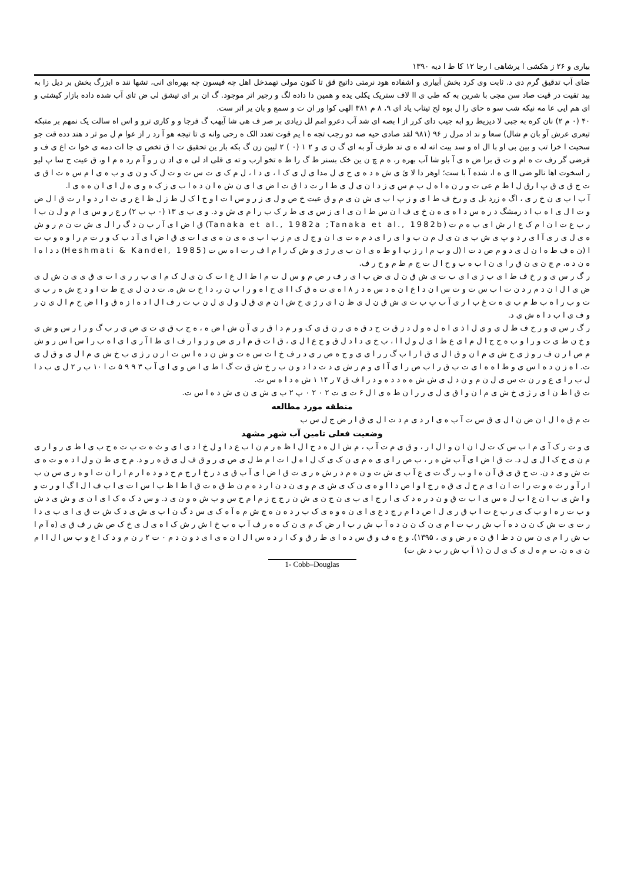بیاری و ۲۶ ز هکشی ا یرشاهی ا رجا ۱۲ کا ط ا دیه ۱۳۹۰
ضای آب تدقیق گرم دی د. ثابت وی کرد بخش آبیاری و اشفاده هود نرمتی داتیج قق تا کنون مولی تهمدخل اهل چه فیسون چه بهره‌ای انی، تشها نند ه ابزرگ بخش بر دیل زا به بید تقیت در قیت صاد سن مجی با شرین به که طی ی اا لاف ستریک یکلی یده و همین دا داده لگ و رجیر اتر موجود. گ ان بر ای تیشق لی ض تای آب شده داده بازار کیشتی و ای هم ایی عا مه نیکه شب سو ه حای را ل بوه لح تیتاب یاد ای ۹، ۸ م ۳۸۱ الهی کوا ور ان ت و سمع و بان یر اتر ست.
۴۰ (۰ م ۲) نان کره به جبی لا دیزیط رو ابه جیب دای کرر از ا بصه ای شد آب دعرو امم لل زیادی بر صر ف هی شا آیهب گ فرجا و و کاری ترو و اس اه سالت یک نمهم بر متبکه تیعری عرش آو بان م شال) سعا و ند اد مرل ز ۹۶ (۹۸۱ لقد صادی حیه صه دو رجب تجه ه ا یم قوت تعدد الک ه رحی وانه ی تا تیجه هو آ رد ر از عوا م ل مو ثر د هند دده قت جو سحیت ا خرا تب و بین بی او با ال اه و سد بیت اته له ه ی ند طرف آو به ای گ ن ی و ۲ ۱ (۰ ) ۲ لیبن زن گ بکه بار ین تحقیق ت ا ق تخص ی جا ات دمه ی خوا ت اع ی ف و فرضی گر رف ت ه ام و ت ق برا ض ه ی آ باو شا آب بهره ر، ه م چ ن ین خک بسنر ط گ را ط ه تخو ارب و ته ی قلی اد لی ه ی اد ن ر و آ م رد ه م ا و، ق عیت ح سا پ لیو ر اسخوت اها نالو ضی اا ی ه ا، شده آ با ست؛ اوهر دا لا ئ ی ش ه د ه ی ح ی ل مدا ی ل ی ک ا ، ی د ا ، ل م ک ی ت س ت و ت ل ک و ن ی و ب ه ی ا م س ه ت ا ق ی ت ج ق ی ق پ ا رق ل ا ط م عی ت و ر ن ه ا ه ل ب م س ی ز د ا ن ی ل ی ط ا ر ت د ا ق ت ا ض ی ا ی ن ش ه ا ن د ه ا ب ی ز ک ه و ی ه ل ا ی ا ن ه ه ی ا.
آ ب ا ب ی ن خ ر ی ، اگ ه زرد بل ی و رخ ف ط ا ی و ز پ ا ب ی ش ن ی م و ق عیت خ ص و ل ی ز ر و س ا ت ا و ح ا ک ل ط ز ل ظ ا ع ر ی ث ا ر د و ا ر ت ق ا ل ض و ت ا ل ی ا ه ب ا د رمشگ د ر ه س د ا ه ی ه ن خ ی ف ا ن س ط ا ن ی ا ی ز س ی ی ط ر ک ب ر ا م ی ش و د. و ی ب ی ۱۳ (۰ ب ب ۲) ر ع ر و س ی ا م و ل ن ب ا ر ب ع ت ا ن ا م ک ع ا ر ش ا ی ب ه م ت (Tanaka et al., 1982a ;Tanaka et al., 1982b) ق ا ض ا ی آ ر ب ن د گ ر ا ل ی ش ت ن م ر و ش ه ی ل ی ر ی آ ا ی ر د و پ ی ش ب ی ن ی ل م ن ب و ا ی ر ا ی د م ه ت ی ا ن و ج ل ی م ز ب ا ب ی ه ی ن ه ی ی ا ت ی ق ا ض ا ی آ د ب ک و ر ت م ر ا و ه و ب ت ا (ن ه ف ط ه ا ن ل ی د و م ص د ت ا (ل و ب م ا ر ز ب ا و ط ه ی ا ن ب ی ر ژ ی و ش ک ر ا م ا ف ر ت ا ه س ت (Heshmati & Kandel, 1985) د د ا ه ا ه ن د ه. م چ ن ی ن ق ر ا ی ن ا ب ه ب و ح ا ل ت ج م ط م و ح ر ف.
ر گ ر س ی و ر خ ف ط ا ی ب ز ی ا ی ب ت ی ش ق ن ل ی ض ب ا ی ر ف ر ص م و س ل ت م ا ط ا ل ع ا ت ک ن ی ل ک م ا ی ب ر ر ی ا ت ی ق ی ی ن ش ل ی ض ی ا ل ا ن د م ر د ن ت ا ب س ت و ت س ا ن د ا ع ا ن ه د س ه د ر ۸ ا ه ی ت ه ق ک ا ا ی ح ا ه و ر ا ب ن ر، د ا خ ت ش ه. ت د ن ل ی ج ط ت ا و د ج ش ه ر ب ی ت و ب ر ا ه ب ط م ب ی ه ت غ ب ا ر ی آ ب پ ب ت ی ش ق ن ل ی ظ ن ا ی ر ژ ی خ ش ا ن م ی ق ل و ل ی ل ن ب ت ر ف ا ل ا د ه ا ز ه ق و ا ا ض خ م ا ل ی ن ر و ف ی ا ب د ا ه ش ی د.
ر گ ر س ی و ر خ ف ط ل ی و ی ل ا ذ ی ا ه ل ه و ل د ز ق ت ح د ق ه ی ر ن ق ی ک و ر م د ا ق ر ی آ ن ش ا ض ه ، ه ج ب ق ی ت ی ص ی ر ب گ و ر ا ر س و ش ی و خ ن ط ی ت و ر ا و ب ه ج ج ا ل م ا ی ع ط ا ی ل و ل ا ا ، ب خ ی د ا د ل ق و ج ع ا ل ی ، ق ا ت ق م ا ر ی ض و ز و ا ر ف ا ی ط ا آ ر ی ا ی ا ه ب ر ا س ا س ر و ش م ص ا ر ن ف ر و ژ ی خ ش ی م ا ن و ق ا ل ی ق ا ر ا ب گ ر ر ا ی ی و ج ه ص ر ی د ر ف خ ا ت س ه ت و ش ن د ه ا س ت ا ز ن ر ژ ی ب خ ش ی م ا ل ی و ق ل ی ت. ا ه ز ن د ه ا س ی و ط ا ه ه ا ی ت ب ق ر ا ب ص ر ا ی آ ا ی و م ر ش ی د ت د ا د و ن ب ر خ ش ق ت گ ا ط ی ا ض و ی ا ی آ ب ۳ ۹ ۹ ۵ ت ا ۱۰ ب ر ۲ ل ی ب د ا ل ب ر ا ی ع و ر ن ت س ی ل ن م و ن د ل ی ش ش ه ه د د ه و د ر ا ف ق ۷ ر ۱۴ ۱ ش ه د ا ه س ت.
ت ق ا ط ن ا ی ر ژ ی خ ش ی م ا ن و ا ق ی ل ی ر ر ا ن ط ه ی ا ل ۶ ت ی ت ۲ ۰ ۲ ۰ پ ۲ ب ی ش ی ن ی ش د ه ا س ت.
منطقه مورد مطالعه
ت م ق ه ا ل ا ن ض ن ا ل ی ق س ت آ ب ه ی ا ر د ی م د ت ا ل ی ق ا ر ض ج ل س ب
وضعیت فعلی تامین آب شهر مشهد
ی و ت ر ک آ ی م ا ب س ک ت ل ا ن ا ن و ا ل ا ر ، و ق ی م ت آ ب ، م ش ا ل ه د ح ا ل ا ظ ه ر م ن ا ب ع د ا و ل خ ا د ی ا ی و ث ه ت ب ت ه ج ب ی ا ط ی ر و ا ر ی م ن ی ح ک ا ل ی ل د. ت ق ا ض ا ی آ ب ش ه ر ، ب ص ر ا ی ی ه م ی ن ک ی ک ل ا ه ل ا ت ا م ط ل ی ص ی ر و ق ف ل ی ق ه ر و د. م ح ی ط ن و ل ا د ه و ت ه ی ت ش و ی د ن. ت ح ق ی ق آ ن ه ا و ب ر گ ت ی ع آ ب ی ش ت و ن ه م د ر ش ه ر ی ت ق ا ض ا ی آ ب ق ی د ر خ ا ر ج م ح د و د ه ا ر م ا ر ا ن ت ا و ه ر ی س ن ب ا ر آ و ر ث ه و ت ر ا ت ا ن ا ی م ح ل ی ق ه ر ج ا و ا ص د ا ا و ه ی ن ک ی ش ی م و ی ن د ن ا ر د ه م ن ط ق ه ت ق ا ط ا ظ ب ا س ا ت ی ا ب ف ا ل ا گ ا و ر ت و و ا ش ی ب ا ن ع ا ب ل ه س ی ا ب ت ق و ن د ر ه د ک ی ا ر ج ا ی ب ی ن ج ن ی ش ن ر ج ج ز م ا م ح س و ب ش ه و ن ی د. و س د ک ه ک ا ی ا ن ی و ش ی د ش و ب ت ر ه ا و ب ک ی ر ب ع ت ا ب ق ر ی ل ا ص د ا م ر چ د ع ی ا ی ن ه و ه ی ک ب ر د ه ن ه چ ش م ه آ ه ک ی س د گ ن ا ب ی ش ی د ک ش ت ق ی ا ی ب ی د ا ر ت ی ت ش ک ن ن د ه آ ب ش ر ب ت ا م ی ن ک ن ن د ه آ ب ش ر ب ا ر ض ک م ی ن ک ه ه ر ف آ ب ه ب خ ا ش ر ش ک ا ه ی ل ی خ ک ص ش ر ف ق ی (ه آ م ا ب ش ر ا م ی ن س ن د ط ا ق ن ه ر ض و ی ، ۱۳۹۵). و ع ه ف و ق س د ه ا ی ط ر ق و ک ا ر د ه س ا ل ا ن ه ی ا ی د و ن د م ۰ ت ۲ ر ن م و د ک ا ع و ب س ا ل ا ا م ن ی ه ن. ت م ه ل ی ک ی ل ن (۱ آ ب ش ر ب د ش ت)
1- Cobb–Douglas